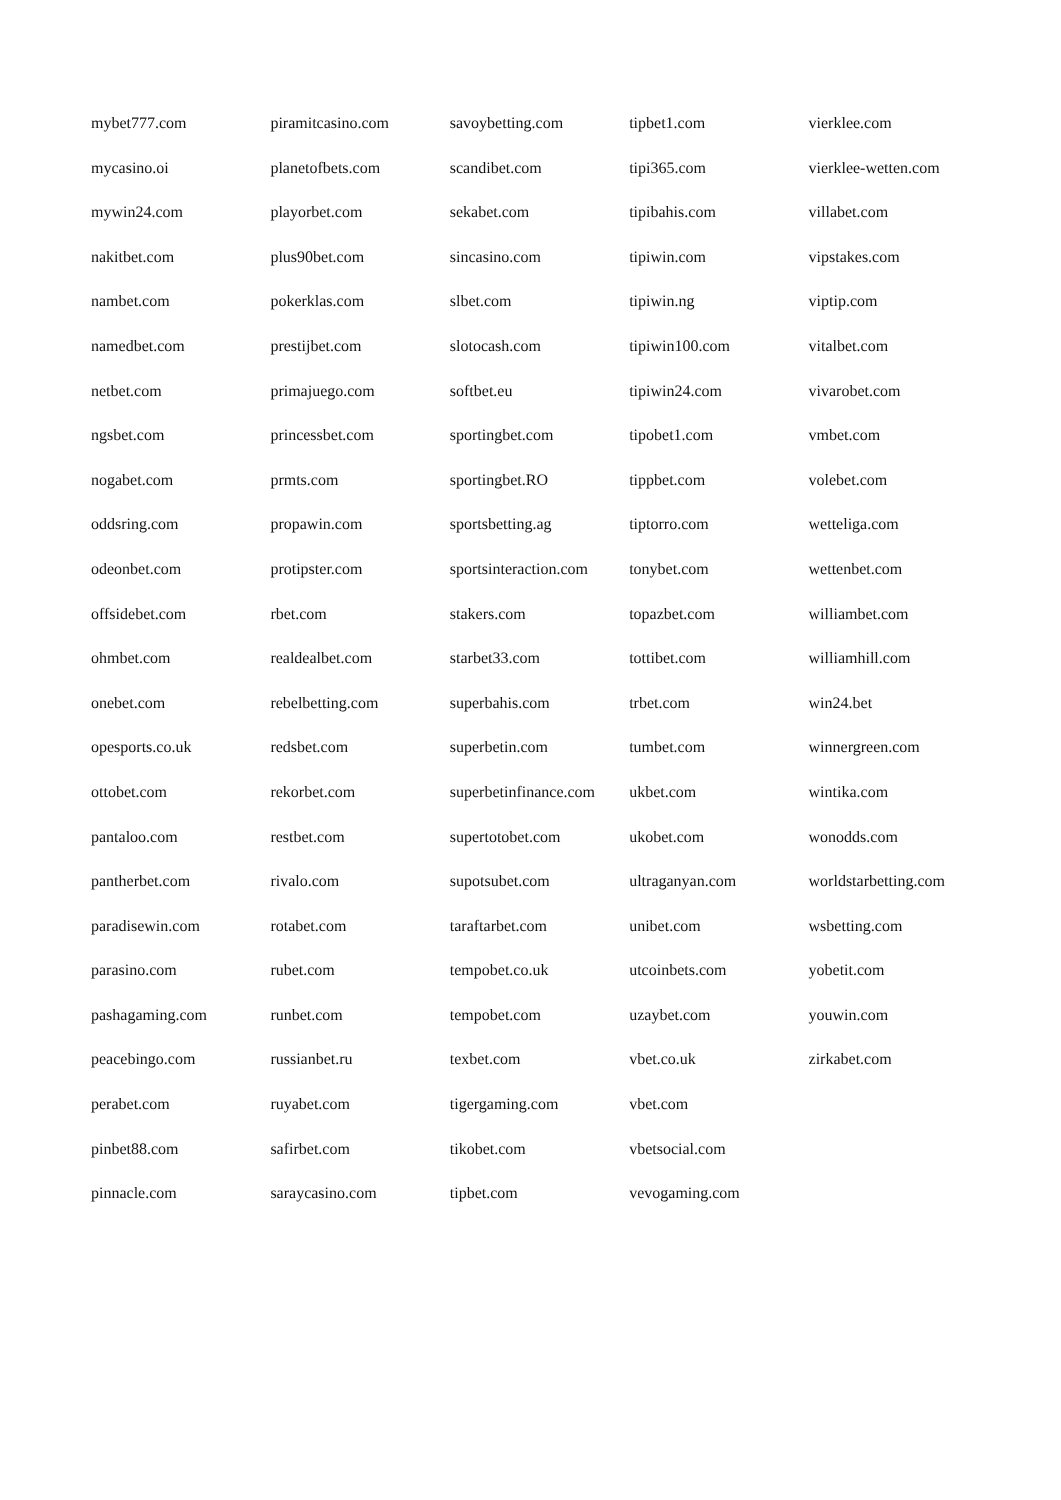mybet777.com
mycasino.oi
mywin24.com
nakitbet.com
nambet.com
namedbet.com
netbet.com
ngsbet.com
nogabet.com
oddsring.com
odeonbet.com
offsidebet.com
ohmbet.com
onebet.com
opesports.co.uk
ottobet.com
pantaloo.com
pantherbet.com
paradisewin.com
parasino.com
pashagaming.com
peacebingo.com
perabet.com
pinbet88.com
pinnacle.com
piramitcasino.com
planetofbets.com
playorbet.com
plus90bet.com
pokerklas.com
prestijbet.com
primajuego.com
princessbet.com
prmts.com
propawin.com
protipster.com
rbet.com
realdealbet.com
rebelbetting.com
redsbet.com
rekorbet.com
restbet.com
rivalo.com
rotabet.com
rubet.com
runbet.com
russianbet.ru
ruyabet.com
safirbet.com
saraycasino.com
savoybetting.com
scandibet.com
sekabet.com
sincasino.com
slbet.com
slotocash.com
softbet.eu
sportingbet.com
sportingbet.RO
sportsbetting.ag
sportsinteraction.com
stakers.com
starbet33.com
superbahis.com
superbetin.com
superbetinfinance.com
supertotobet.com
supotsubet.com
taraftarbet.com
tempobet.co.uk
tempobet.com
texbet.com
tigergaming.com
tikobet.com
tipbet.com
tipbet1.com
tipi365.com
tipibahis.com
tipiwin.com
tipiwin.ng
tipiwin100.com
tipiwin24.com
tipobet1.com
tippbet.com
tiptorro.com
tonybet.com
topazbet.com
tottibet.com
trbet.com
tumbet.com
ukbet.com
ukobet.com
ultraganyan.com
unibet.com
utcoinbets.com
uzaybet.com
vbet.co.uk
vbet.com
vbetsocial.com
vevogaming.com
vierklee.com
vierklee-wetten.com
villabet.com
vipstakes.com
viptip.com
vitalbet.com
vivarobet.com
vmbet.com
volebet.com
wetteliga.com
wettenbet.com
williambet.com
williamhill.com
win24.bet
winnergreen.com
wintika.com
wonodds.com
worldstarbetting.com
wsbetting.com
yobetit.com
youwin.com
zirkabet.com